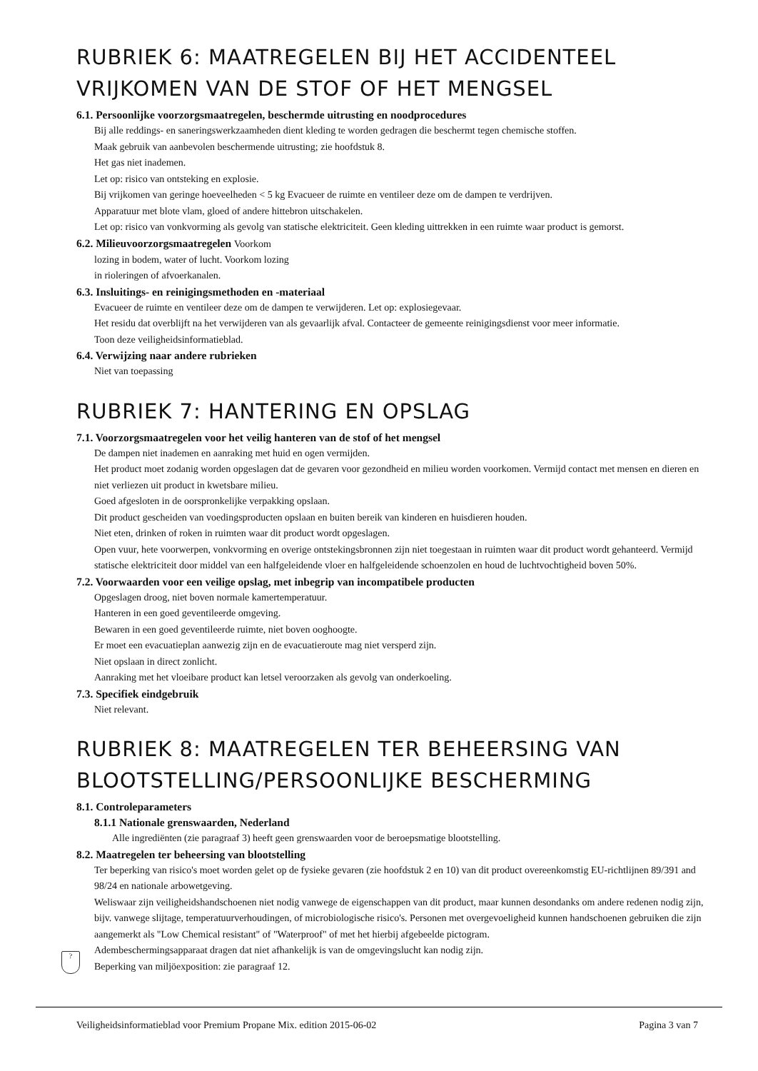RUBRIEK 6: MAATREGELEN BIJ HET ACCIDENTEEL VRIJKOMEN VAN DE STOF OF HET MENGSEL
6.1. Persoonlijke voorzorgsmaatregelen, beschermde uitrusting en noodprocedures
Bij alle reddings- en saneringswerkzaamheden dient kleding te worden gedragen die beschermt tegen chemische stoffen.
Maak gebruik van aanbevolen beschermende uitrusting; zie hoofdstuk 8.
Het gas niet inademen.
Let op: risico van ontsteking en explosie.
Bij vrijkomen van geringe hoeveelheden < 5 kg Evacueer de ruimte en ventileer deze om de dampen te verdrijven.
Apparatuur met blote vlam, gloed of andere hittebron uitschakelen.
Let op: risico van vonkvorming als gevolg van statische elektriciteit. Geen kleding uittrekken in een ruimte waar product is gemorst.
6.2. Milieuvoorzorgsmaatregelen Voorkom
lozing in bodem, water of lucht. Voorkom lozing
in rioleringen of afvoerkanalen.
6.3. Insluitings- en reinigingsmethoden en -materiaal
Evacueer de ruimte en ventileer deze om de dampen te verwijderen. Let op: explosiegevaar.
Het residu dat overblijft na het verwijderen van als gevaarlijk afval. Contacteer de gemeente reinigingsdienst voor meer informatie.
Toon deze veiligheidsinformatieblad.
6.4. Verwijzing naar andere rubrieken
Niet van toepassing
RUBRIEK 7: HANTERING EN OPSLAG
7.1. Voorzorgsmaatregelen voor het veilig hanteren van de stof of het mengsel
De dampen niet inademen en aanraking met huid en ogen vermijden.
Het product moet zodanig worden opgeslagen dat de gevaren voor gezondheid en milieu worden voorkomen. Vermijd contact met mensen en dieren en niet verliezen uit product in kwetsbare milieu.
Goed afgesloten in de oorspronkelijke verpakking opslaan.
Dit product gescheiden van voedingsproducten opslaan en buiten bereik van kinderen en huisdieren houden.
Niet eten, drinken of roken in ruimten waar dit product wordt opgeslagen.
Open vuur, hete voorwerpen, vonkvorming en overige ontstekingsbronnen zijn niet toegestaan in ruimten waar dit product wordt gehanteerd. Vermijd statische elektriciteit door middel van een halfgeleidende vloer en halfgeleidende schoenzolen en houd de luchtvochtigheid boven 50%.
7.2. Voorwaarden voor een veilige opslag, met inbegrip van incompatibele producten
Opgeslagen droog, niet boven normale kamertemperatuur.
Hanteren in een goed geventileerde omgeving.
Bewaren in een goed geventileerde ruimte, niet boven ooghoogte.
Er moet een evacuatieplan aanwezig zijn en de evacuatieroute mag niet versperd zijn.
Niet opslaan in direct zonlicht.
Aanraking met het vloeibare product kan letsel veroorzaken als gevolg van onderkoeling.
7.3. Specifiek eindgebruik
Niet relevant.
RUBRIEK 8: MAATREGELEN TER BEHEERSING VAN BLOOTSTELLING/PERSOONLIJKE BESCHERMING
8.1. Controleparameters
8.1.1 Nationale grenswaarden, Nederland
Alle ingrediënten (zie paragraaf 3) heeft geen grenswaarden voor de beroepsmatige blootstelling.
8.2. Maatregelen ter beheersing van blootstelling
Ter beperking van risico's moet worden gelet op de fysieke gevaren (zie hoofdstuk 2 en 10) van dit product overeenkomstig EU-richtlijnen 89/391 and 98/24 en nationale arbowetgeving.
Weliswaar zijn veiligheidshandschoenen niet nodig vanwege de eigenschappen van dit product, maar kunnen desondanks om andere redenen nodig zijn, bijv. vanwege slijtage, temperatuurverhoudingen, of microbiologische risico's. Personen met overgevoeligheid kunnen handschoenen gebruiken die zijn aangemerkt als "Low Chemical resistant" of "Waterproof" of met het hierbij afgebeelde pictogram.
Adembeschermingsapparaat dragen dat niet afhankelijk is van de omgevingslucht kan nodig zijn.
Beperking van miljöexposition: zie paragraaf 12.
?
Veiligheidsinformatieblad voor Premium Propane Mix. edition 2015-06-02 Pagina 3 van 7